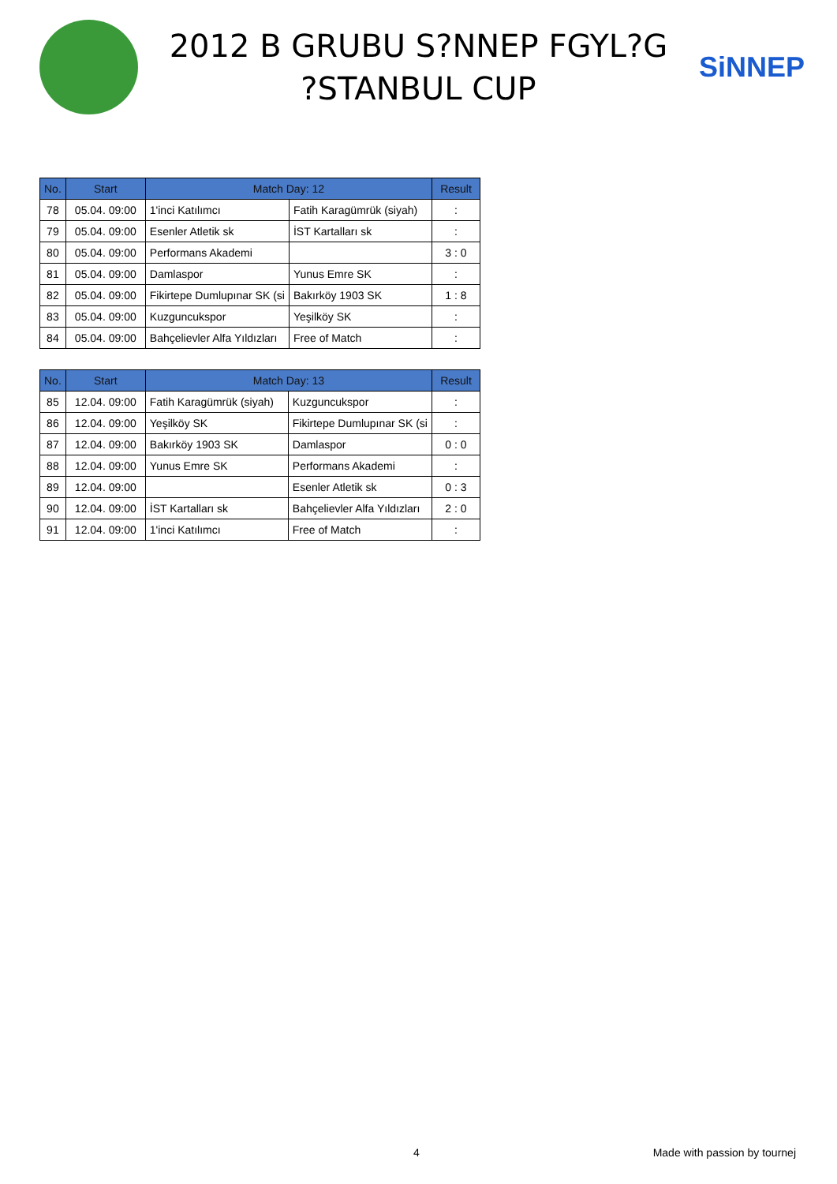2012 B GRUBU S?NNEP FGYL?G
?STANBUL CUP
SiNNEP
| No. | Start | Match Day: 12 | | Result |
| --- | --- | --- | --- | --- |
| 78 | 05.04. 09:00 | 1'inci Katılımcı | Fatih Karagümrük (siyah) | : |
| 79 | 05.04. 09:00 | Esenler Atletik sk | İST Kartalları sk | : |
| 80 | 05.04. 09:00 | Performans Akademi | | 3 : 0 |
| 81 | 05.04. 09:00 | Damlaspor | Yunus Emre SK | : |
| 82 | 05.04. 09:00 | Fikirtepe Dumlupınar SK (si | Bakırköy 1903 SK | 1 : 8 |
| 83 | 05.04. 09:00 | Kuzguncukspor | Yeşilköy SK | : |
| 84 | 05.04. 09:00 | Bahçelievler Alfa Yıldızları | Free of Match | : |
| No. | Start | Match Day: 13 | | Result |
| --- | --- | --- | --- | --- |
| 85 | 12.04. 09:00 | Fatih Karagümrük (siyah) | Kuzguncukspor | : |
| 86 | 12.04. 09:00 | Yeşilköy SK | Fikirtepe Dumlupınar SK (si | : |
| 87 | 12.04. 09:00 | Bakırköy 1903 SK | Damlaspor | 0 : 0 |
| 88 | 12.04. 09:00 | Yunus Emre SK | Performans Akademi | : |
| 89 | 12.04. 09:00 | | Esenler Atletik sk | 0 : 3 |
| 90 | 12.04. 09:00 | İST Kartalları sk | Bahçelievler Alfa Yıldızları | 2 : 0 |
| 91 | 12.04. 09:00 | 1'inci Katılımcı | Free of Match | : |
4 Made with passion by tournej